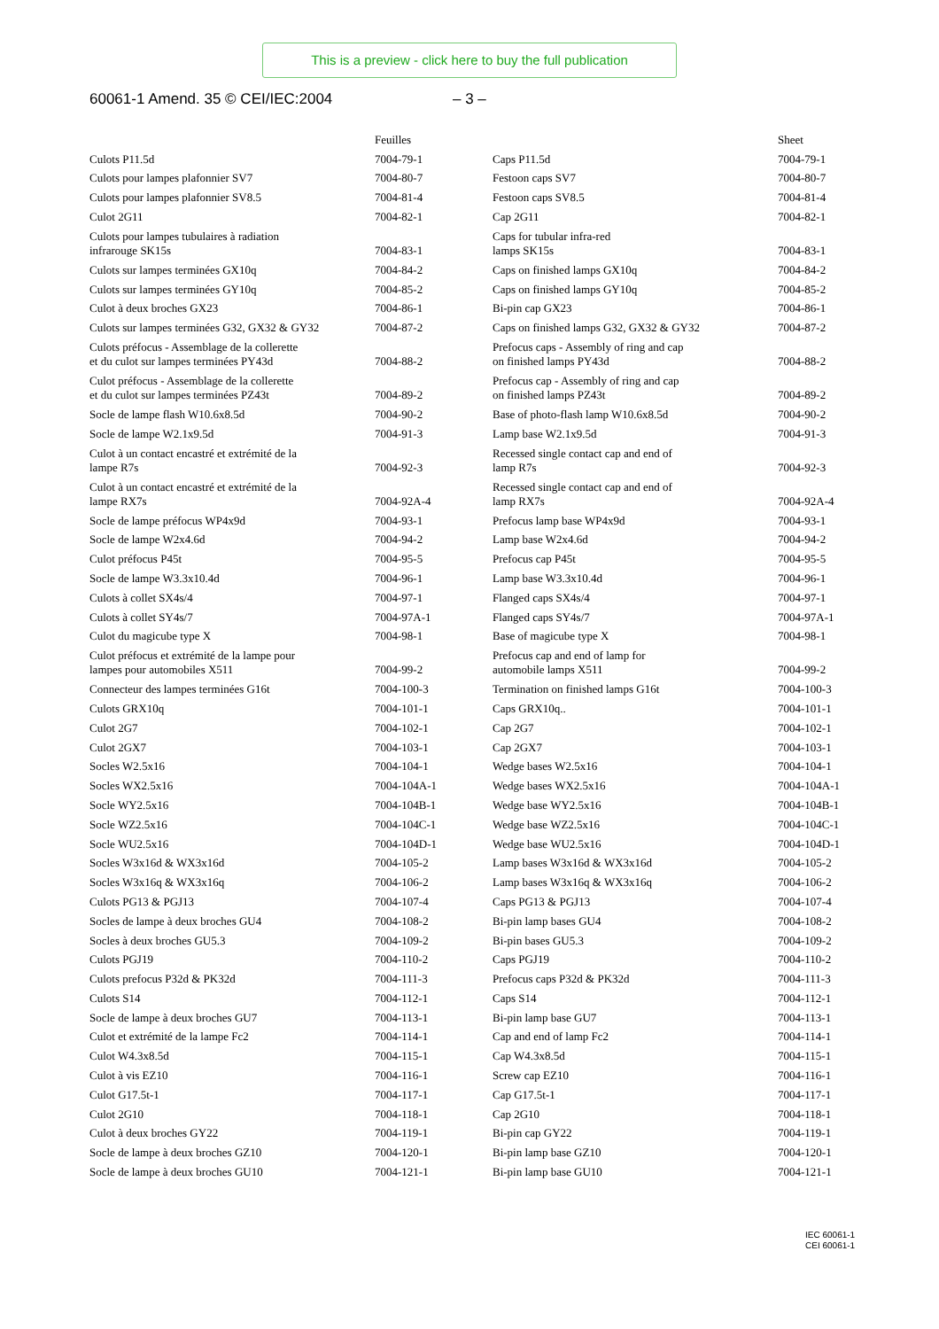This is a preview - click here to buy the full publication
60061-1 Amend. 35 © CEI/IEC:2004 – 3 –
| | Feuilles |
| --- | --- |
| Culots P11.5d | 7004-79-1 |
| Culots pour lampes plafonnier SV7 | 7004-80-7 |
| Culots pour lampes plafonnier SV8.5 | 7004-81-4 |
| Culot 2G11 | 7004-82-1 |
| Culots pour lampes tubulaires à radiation infrarouge SK15s | 7004-83-1 |
| Culots sur lampes terminées GX10q | 7004-84-2 |
| Culots sur lampes terminées GY10q | 7004-85-2 |
| Culot à deux broches GX23 | 7004-86-1 |
| Culots sur lampes terminées G32, GX32 & GY32 | 7004-87-2 |
| Culots préfocus - Assemblage de la collerette et du culot sur lampes terminées PY43d | 7004-88-2 |
| Culot préfocus - Assemblage de la collerette et du culot sur lampes terminées PZ43t | 7004-89-2 |
| Socle de lampe flash W10.6x8.5d | 7004-90-2 |
| Socle de lampe W2.1x9.5d | 7004-91-3 |
| Culot à un contact encastré et extrémité de la lampe R7s | 7004-92-3 |
| Culot à un contact encastré et extrémité de la lampe RX7s | 7004-92A-4 |
| Socle de lampe préfocus WP4x9d | 7004-93-1 |
| Socle de lampe W2x4.6d | 7004-94-2 |
| Culot préfocus P45t | 7004-95-5 |
| Socle de lampe W3.3x10.4d | 7004-96-1 |
| Culots à collet SX4s/4 | 7004-97-1 |
| Culots à collet SY4s/7 | 7004-97A-1 |
| Culot du magicube type X | 7004-98-1 |
| Culot préfocus et extrémité de la lampe pour lampes pour automobiles X511 | 7004-99-2 |
| Connecteur des lampes terminées G16t | 7004-100-3 |
| Culots GRX10q | 7004-101-1 |
| Culot 2G7 | 7004-102-1 |
| Culot 2GX7 | 7004-103-1 |
| Socles W2.5x16 | 7004-104-1 |
| Socles WX2.5x16 | 7004-104A-1 |
| Socle WY2.5x16 | 7004-104B-1 |
| Socle WZ2.5x16 | 7004-104C-1 |
| Socle WU2.5x16 | 7004-104D-1 |
| Socles W3x16d & WX3x16d | 7004-105-2 |
| Socles W3x16q & WX3x16q | 7004-106-2 |
| Culots PG13 & PGJ13 | 7004-107-4 |
| Socles de lampe à deux broches GU4 | 7004-108-2 |
| Socles à deux broches GU5.3 | 7004-109-2 |
| Culots PGJ19 | 7004-110-2 |
| Culots prefocus P32d & PK32d | 7004-111-3 |
| Culots S14 | 7004-112-1 |
| Socle de lampe à deux broches GU7 | 7004-113-1 |
| Culot et extrémité de la lampe Fc2 | 7004-114-1 |
| Culot W4.3x8.5d | 7004-115-1 |
| Culot à vis EZ10 | 7004-116-1 |
| Culot G17.5t-1 | 7004-117-1 |
| Culot 2G10 | 7004-118-1 |
| Culot à deux broches GY22 | 7004-119-1 |
| Socle de lampe à deux broches GZ10 | 7004-120-1 |
| Socle de lampe à deux broches GU10 | 7004-121-1 |
| | Sheet |
| --- | --- |
| Caps P11.5d | 7004-79-1 |
| Festoon caps SV7 | 7004-80-7 |
| Festoon caps SV8.5 | 7004-81-4 |
| Cap 2G11 | 7004-82-1 |
| Caps for tubular infra-red lamps SK15s | 7004-83-1 |
| Caps on finished lamps GX10q | 7004-84-2 |
| Caps on finished lamps GY10q | 7004-85-2 |
| Bi-pin cap GX23 | 7004-86-1 |
| Caps on finished lamps G32, GX32 & GY32 | 7004-87-2 |
| Prefocus caps - Assembly of ring and cap on finished lamps PY43d | 7004-88-2 |
| Prefocus cap - Assembly of ring and cap on finished lamps PZ43t | 7004-89-2 |
| Base of photo-flash lamp W10.6x8.5d | 7004-90-2 |
| Lamp base W2.1x9.5d | 7004-91-3 |
| Recessed single contact cap and end of lamp R7s | 7004-92-3 |
| Recessed single contact cap and end of lamp RX7s | 7004-92A-4 |
| Prefocus lamp base WP4x9d | 7004-93-1 |
| Lamp base W2x4.6d | 7004-94-2 |
| Prefocus cap P45t | 7004-95-5 |
| Lamp base W3.3x10.4d | 7004-96-1 |
| Flanged caps SX4s/4 | 7004-97-1 |
| Flanged caps SY4s/7 | 7004-97A-1 |
| Base of magicube type X | 7004-98-1 |
| Prefocus cap and end of lamp for automobile lamps X511 | 7004-99-2 |
| Termination on finished lamps G16t | 7004-100-3 |
| Caps GRX10q.. | 7004-101-1 |
| Cap 2G7 | 7004-102-1 |
| Cap 2GX7 | 7004-103-1 |
| Wedge bases W2.5x16 | 7004-104-1 |
| Wedge bases WX2.5x16 | 7004-104A-1 |
| Wedge base WY2.5x16 | 7004-104B-1 |
| Wedge base WZ2.5x16 | 7004-104C-1 |
| Wedge base WU2.5x16 | 7004-104D-1 |
| Lamp bases W3x16d & WX3x16d | 7004-105-2 |
| Lamp bases W3x16q & WX3x16q | 7004-106-2 |
| Caps PG13 & PGJ13 | 7004-107-4 |
| Bi-pin lamp bases GU4 | 7004-108-2 |
| Bi-pin bases GU5.3 | 7004-109-2 |
| Caps PGJ19 | 7004-110-2 |
| Prefocus caps P32d & PK32d | 7004-111-3 |
| Caps S14 | 7004-112-1 |
| Bi-pin lamp base GU7 | 7004-113-1 |
| Cap and end of lamp Fc2 | 7004-114-1 |
| Cap W4.3x8.5d | 7004-115-1 |
| Screw cap EZ10 | 7004-116-1 |
| Cap G17.5t-1 | 7004-117-1 |
| Cap 2G10 | 7004-118-1 |
| Bi-pin cap GY22 | 7004-119-1 |
| Bi-pin lamp base GZ10 | 7004-120-1 |
| Bi-pin lamp base GU10 | 7004-121-1 |
IEC 60061-1
CEI 60061-1